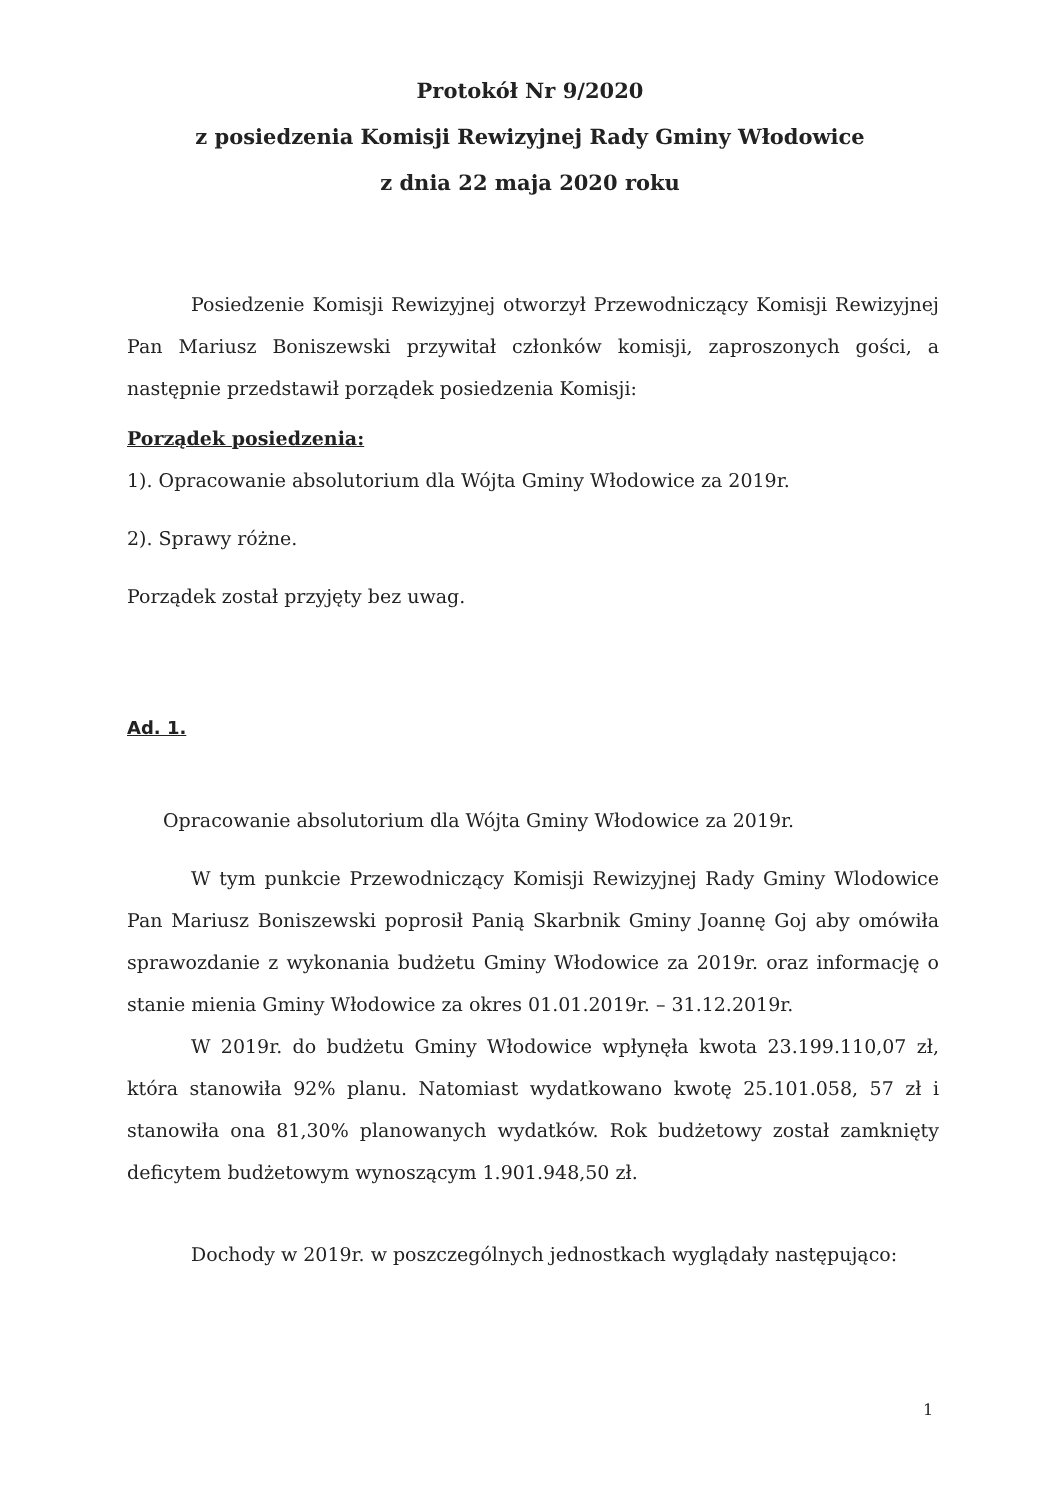Protokół Nr 9/2020
z posiedzenia Komisji Rewizyjnej Rady Gminy Włodowice
z dnia 22 maja 2020 roku
Posiedzenie Komisji Rewizyjnej otworzył Przewodniczący Komisji Rewizyjnej Pan Mariusz Boniszewski przywitał członków komisji, zaproszonych gości, a następnie przedstawił porządek posiedzenia Komisji:
Porządek posiedzenia:
1). Opracowanie absolutorium dla Wójta Gminy Włodowice za 2019r.
2). Sprawy różne.
Porządek został przyjęty bez uwag.
Ad. 1.
Opracowanie absolutorium dla Wójta Gminy Włodowice za 2019r.
W tym punkcie Przewodniczący Komisji Rewizyjnej Rady Gminy Wlodowice Pan Mariusz Boniszewski poprosił Panią Skarbnik Gminy Joannę Goj aby omówiła sprawozdanie z wykonania budżetu Gminy Włodowice za 2019r. oraz informację o stanie mienia Gminy Włodowice za okres 01.01.2019r. – 31.12.2019r.
W 2019r. do budżetu Gminy Włodowice wpłynęła kwota 23.199.110,07 zł, która stanowiła 92% planu. Natomiast wydatkowano kwotę 25.101.058, 57 zł i stanowiła ona 81,30% planowanych wydatków. Rok budżetowy został zamknięty deficytem budżetowym wynoszącym 1.901.948,50 zł.
Dochody w 2019r. w poszczególnych jednostkach wyglądały następująco:
1